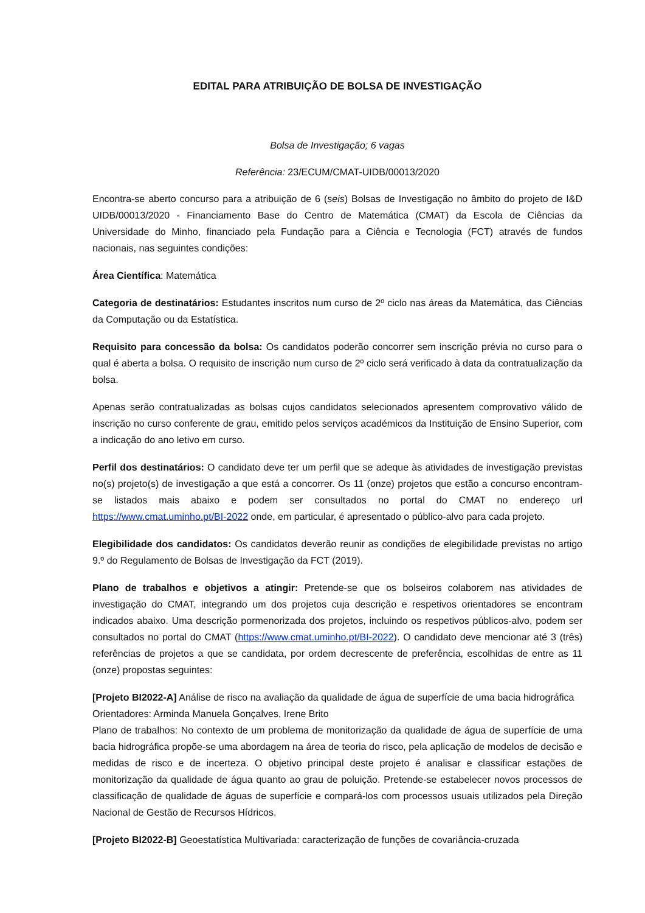EDITAL PARA ATRIBUIÇÃO DE BOLSA DE INVESTIGAÇÃO
Bolsa de Investigação; 6 vagas
Referência: 23/ECUM/CMAT-UIDB/00013/2020
Encontra-se aberto concurso para a atribuição de 6 (seis) Bolsas de Investigação no âmbito do projeto de I&D UIDB/00013/2020 - Financiamento Base do Centro de Matemática (CMAT) da Escola de Ciências da Universidade do Minho, financiado pela Fundação para a Ciência e Tecnologia (FCT) através de fundos nacionais, nas seguintes condições:
Área Científica: Matemática
Categoria de destinatários: Estudantes inscritos num curso de 2º ciclo nas áreas da Matemática, das Ciências da Computação ou da Estatística.
Requisito para concessão da bolsa: Os candidatos poderão concorrer sem inscrição prévia no curso para o qual é aberta a bolsa. O requisito de inscrição num curso de 2º ciclo será verificado à data da contratualização da bolsa.
Apenas serão contratualizadas as bolsas cujos candidatos selecionados apresentem comprovativo válido de inscrição no curso conferente de grau, emitido pelos serviços académicos da Instituição de Ensino Superior, com a indicação do ano letivo em curso.
Perfil dos destinatários: O candidato deve ter um perfil que se adeque às atividades de investigação previstas no(s) projeto(s) de investigação a que está a concorrer. Os 11 (onze) projetos que estão a concurso encontram-se listados mais abaixo e podem ser consultados no portal do CMAT no endereço url https://www.cmat.uminho.pt/BI-2022 onde, em particular, é apresentado o público-alvo para cada projeto.
Elegibilidade dos candidatos: Os candidatos deverão reunir as condições de elegibilidade previstas no artigo 9.º do Regulamento de Bolsas de Investigação da FCT (2019).
Plano de trabalhos e objetivos a atingir: Pretende-se que os bolseiros colaborem nas atividades de investigação do CMAT, integrando um dos projetos cuja descrição e respetivos orientadores se encontram indicados abaixo. Uma descrição pormenorizada dos projetos, incluindo os respetivos públicos-alvo, podem ser consultados no portal do CMAT (https://www.cmat.uminho.pt/BI-2022). O candidato deve mencionar até 3 (três) referências de projetos a que se candidata, por ordem decrescente de preferência, escolhidas de entre as 11 (onze) propostas seguintes:
[Projeto BI2022-A] Análise de risco na avaliação da qualidade de água de superfície de uma bacia hidrográfica
Orientadores: Arminda Manuela Gonçalves, Irene Brito
Plano de trabalhos: No contexto de um problema de monitorização da qualidade de água de superfície de uma bacia hidrográfica propõe-se uma abordagem na área de teoria do risco, pela aplicação de modelos de decisão e medidas de risco e de incerteza. O objetivo principal deste projeto é analisar e classificar estações de monitorização da qualidade de água quanto ao grau de poluição. Pretende-se estabelecer novos processos de classificação de qualidade de águas de superfície e compará-los com processos usuais utilizados pela Direção Nacional de Gestão de Recursos Hídricos.
[Projeto BI2022-B] Geoestatística Multivariada: caracterização de funções de covariância-cruzada